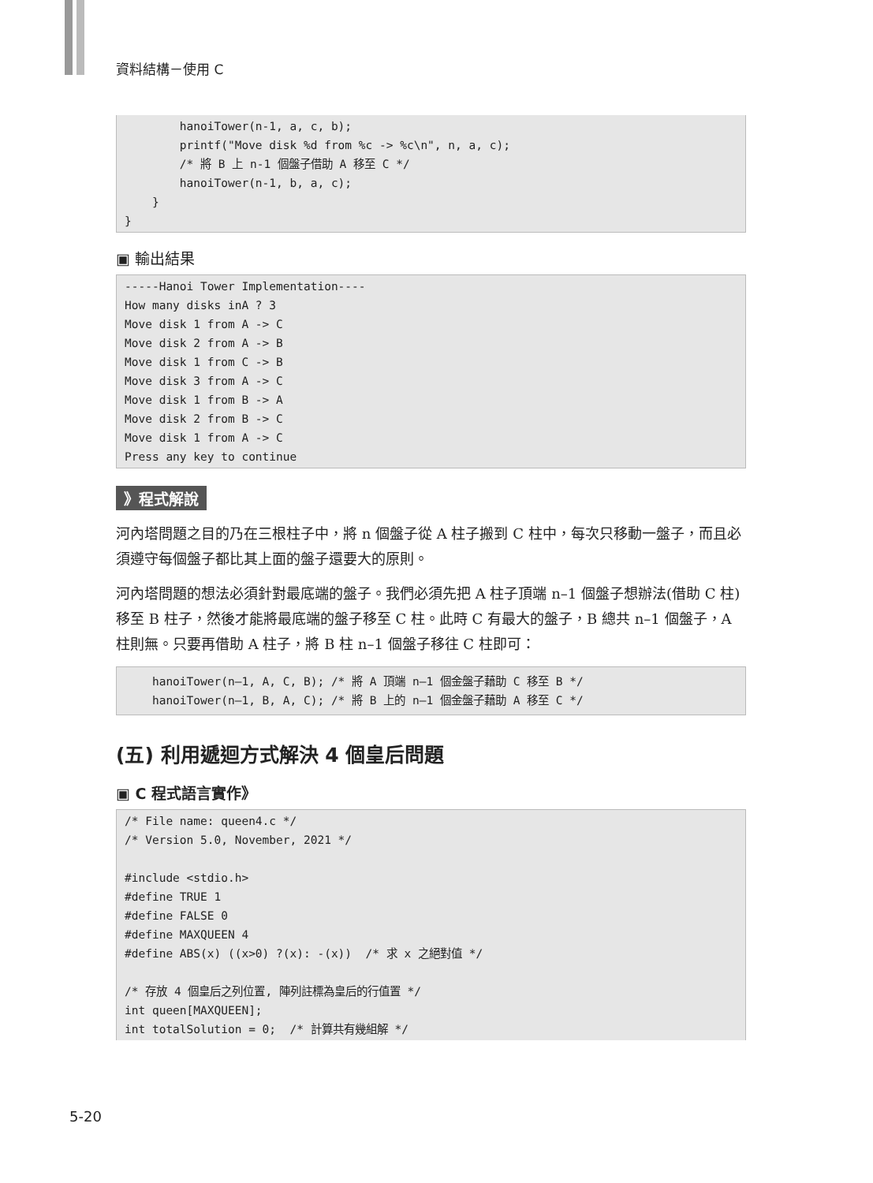資料結構－使用 C
        hanoiTower(n-1, a, c, b);
        printf("Move disk %d from %c -> %c\n", n, a, c);
        /* 將 B 上 n-1 個盤子借助 A 移至 C */
        hanoiTower(n-1, b, a, c);
    }
}
▣ 輸出結果
-----Hanoi Tower Implementation----
How many disks inA ? 3
Move disk 1 from A -> C
Move disk 2 from A -> B
Move disk 1 from C -> B
Move disk 3 from A -> C
Move disk 1 from B -> A
Move disk 2 from B -> C
Move disk 1 from A -> C
Press any key to continue
》程式解說
河內塔問題之目的乃在三根柱子中，將 n 個盤子從 A 柱子搬到 C 柱中，每次只移動一盤子，而且必須遵守每個盤子都比其上面的盤子還要大的原則。
河內塔問題的想法必須針對最底端的盤子。我們必須先把 A 柱子頂端 n–1 個盤子想辦法(借助 C 柱)移至 B 柱子，然後才能將最底端的盤子移至 C 柱。此時 C 有最大的盤子，B 總共 n–1 個盤子，A 柱則無。只要再借助 A 柱子，將 B 柱 n–1 個盤子移往 C 柱即可：
    hanoiTower(n–1, A, C, B); /* 將 A 頂端 n–1 個金盤子藉助 C 移至 B */
    hanoiTower(n–1, B, A, C); /* 將 B 上的 n–1 個金盤子藉助 A 移至 C */
(五) 利用遞迴方式解決 4 個皇后問題
▣ C 程式語言實作》
/* File name: queen4.c */
/* Version 5.0, November, 2021 */

#include <stdio.h>
#define TRUE 1
#define FALSE 0
#define MAXQUEEN 4
#define ABS(x) ((x>0) ?(x): -(x))  /* 求 x 之絕對值 */

/* 存放 4 個皇后之列位置, 陣列註標為皇后的行值置 */
int queen[MAXQUEEN];
int totalSolution = 0;  /* 計算共有幾組解 */
5-20